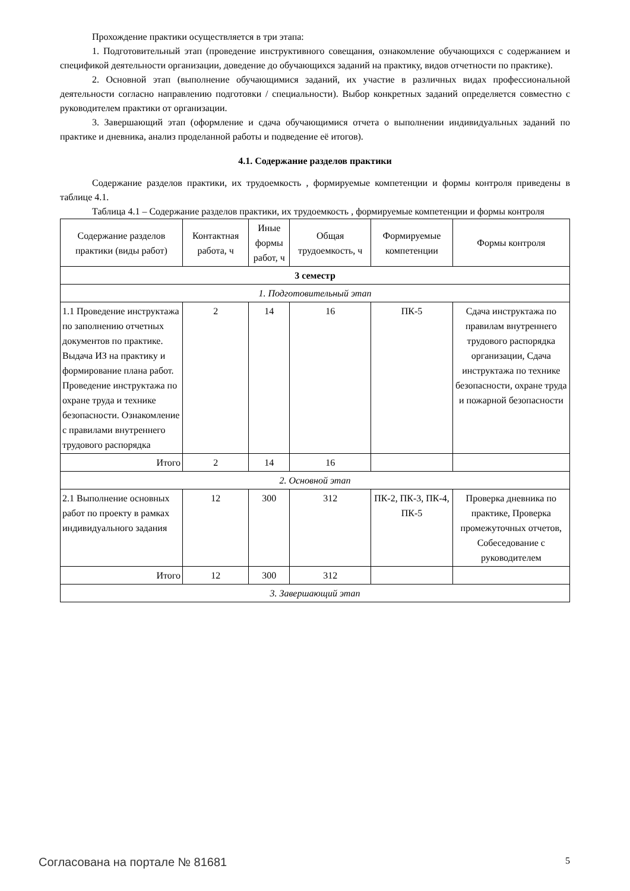Прохождение практики осуществляется в три этапа:
1. Подготовительный этап (проведение инструктивного совещания, ознакомление обучающихся с содержанием и спецификой деятельности организации, доведение до обучающихся заданий на практику, видов отчетности по практике).
2. Основной этап (выполнение обучающимися заданий, их участие в различных видах профессиональной деятельности согласно направлению подготовки / специальности). Выбор конкретных заданий определяется совместно с руководителем практики от организации.
3. Завершающий этап (оформление и сдача обучающимися отчета о выполнении индивидуальных заданий по практике и дневника, анализ проделанной работы и подведение её итогов).
4.1. Содержание разделов практики
Содержание разделов практики, их трудоемкость , формируемые компетенции и формы контроля приведены в таблице 4.1.
Таблица 4.1 – Содержание разделов практики, их трудоемкость , формируемые компетенции и формы контроля
| Содержание разделов практики (виды работ) | Контактная работа, ч | Иные формы работ, ч | Общая трудоемкость, ч | Формируемые компетенции | Формы контроля |
| --- | --- | --- | --- | --- | --- |
| 3 семестр | | | | | |
| 1. Подготовительный этап | | | | | |
| 1.1 Проведение инструктажа по заполнению отчетных документов по практике. Выдача ИЗ на практику и формирование плана работ. Проведение инструктажа по охране труда и технике безопасности. Ознакомление с правилами внутреннего трудового распорядка | 2 | 14 | 16 | ПК-5 | Сдача инструктажа по правилам внутреннего трудового распорядка организации, Сдача инструктажа по технике безопасности, охране труда и пожарной безопасности |
| Итого | 2 | 14 | 16 | | |
| 2. Основной этап | | | | | |
| 2.1 Выполнение основных работ по проекту в рамках индивидуального задания | 12 | 300 | 312 | ПК-2, ПК-3, ПК-4, ПК-5 | Проверка дневника по практике, Проверка промежуточных отчетов, Собеседование с руководителем |
| Итого | 12 | 300 | 312 | | |
| 3. Завершающий этап | | | | | |
Согласована на портале № 81681 5